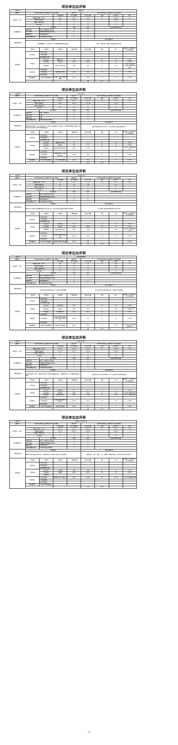项目单位自评表
| 项目名称 | 城管经费 | | | | | | | |
| 主管部门 | 开封市顺河回族区人民政府工业街道办事处 | | | 实施单位 | 开封市顺河回族区人民政府工业街道办事处 | | | |
| 项目资金（万元） | | | 年初预算数 | 全年预算数 | 全年执行数 | 分值 | 执行率 % | 得分 |
| | 年度资金总额（万元）： | | 20.4 | 20.4 | 5.72 | 10 | 28.04 | 2.8 |
| | 政府性预算资金 | | 20.4 | 20.4 | 5.72 | - | 28.04 | - |
| | 财政专户管理资金 | | 0 | 0 | 0 | - | 0 | - |
| | 单位资金 | | 0 | 0 | 0 | - | 0 | - |
| 资金管理情况 | | 情况说明 | | 分值 | 得分 | 存在问题和改进措施 | | |
| | 安排科学性 | 按统一标准科学合理安排 | | 5 | 5 | | | |
| | 拨付合规性 | 财政按照预算规定拨付资金 | | 5 | 5 | | | |
| | 使用规范性 | 规范的使用资金 | | 5 | 5 | | | |
| | 预算绩效管理情况 | 严格按照预算标准支出 | | 5 | 5 | | | |
| 年度总体目标 | 预期目标 | | | | 实际完成情况 | | | |
| | 通过城管执法力量的加强，达到城市管理规范化的目标 | | | | 通过一系列措施，使顺河市容市貌得心改善 | | | |
| 绩效指标 | 一级指标 | 二级指标 | 三级指标 | 年度指标值 | 实际完成值 | 分值 | 得分 | 偏差率 % / 偏差原因分析及改进措施 |
| | 成本指标 | 经济成本指标 | | | | | | |
| | | 社会成本指标 | | | | | | |
| | | 生态环境成本指标 | | | | | | |
| | 产出指标 | 数量指标 | 城管执法队 | 1个 | 1个 | 10 | 10 | 0.00% |
| | | 质量指标 | 全覆盖 | 达到 | 100% | 15 | 15 | 0.00% |
| | | 时效指标 | 工作执法及时有效 | 达到 | 90% | 15 | 13.5 | -10.00% 辖区范围大，偶尔有处理不及时现象 |
| | 效益指标 | 经济效益指标 | | | | | | |
| | | 社会效益指标 | 维护辖区大环境 | ≥85% | 85% | 25 | 25 | 0.00% |
| | | 生态效益指标 | | | | | | |
| | 满意度指标 | 服务对象满意度指标 | 启街商户及周边居民满意度 | ≥80% | 80% | 5 | 5 | 0.00% |
| | 总分 | | | | 100 | 91.3 | | |
项目单位自评表
| 项目名称 | 2022年财力 | | | | | | | |
| 主管部门 | 开封市顺河回族区人民政府工业街道办事处 | | | 实施单位 | 开封市顺河回族区人民政府工业街道办事处 | | | |
| 项目资金（万元） | | | 年初预算数 | 全年预算数 | 全年执行数 | 分值 | 执行率 % | 得分 |
| | 年度资金总额（万元）： | | 165.5 | 165.5 | 121.36 | 10 | 73.33 | 7.33 |
| | 政府性预算资金 | | 165.5 | 165.5 | 121.36 | - | 73.33 | - |
| | 财政专户管理资金 | | 0 | 0 | 0 | - | 0 | - |
| | 单位资金 | | 0 | 0 | 0 | - | 0 | - |
| 资金管理情况 | | 情况说明 | | 分值 | 得分 | 存在问题和改进措施 | | |
| | 安排科学性 | 按统一标准安排 | | 5 | 5 | | | |
| | 拨付合规性 | 合规 | | 5 | 5 | | | |
| | 使用规范性 | 规范 | | 5 | 5 | | | |
| | 预算绩效管理情况 | 严格按照预算标准支出 | | 5 | 5 | | | |
| 年度总体目标 | 预期目标 | | | | 实际完成情况 | | | |
| | 严格按照支出范围，强力有效控制“三公支出，保障基本办公需求，执行政府采购程序和行政，规范各项办公经费开支和节约能耗的目标 | | | | 保障办事处日常工作的开展，各项支出均控制在预算范围内 | | | |
| 绩效指标 | 一级指标 | 二级指标 | 三级指标 | 年度指标值 | 实际完成值 | 分值 | 得分 | 偏差率 % / 偏差原因分析及改进措施 |
| | 成本指标 | 经济成本指标 | | | | | | |
| | | 社会成本指标 | | | | | | |
| | | 生态环境成本指标 | | | | | | |
| | 产出指标 | 数量指标 | 使用资金单位数 | 1个 | 1个 | 10 | 10 | 0.00% |
| | | 质量指标 | 全覆盖 | 1个 | 1个 | 15 | 15 | 0.00% |
| | | 时效指标 | 相关费用支出及时拨付 | 达到 | 73.33% | 15 | 11 | -26.67% 未能及时报账 |
| | 效益指标 | 经济效益指标 | | | | | | |
| | | 社会效益指标 | 为辖区群众及公共单位做好服务 | ≥80% | 80% | 25 | 25 | 0.00% |
| | | 生态效益指标 | | | | | | |
| | 满意度指标 | 服务对象满意度指标 | 本单位同志满意度 | ≥80% | 80% | 5 | 5 | 0.00% |
| | 总分 | | | | 100 | 93.33 | | |
项目单位自评表
| 项目名称 | 社区两项经费 | | | | | | | |
| 主管部门 | 开封市顺河回族区人民政府工业街道办事处 | | | 实施单位 | 开封市顺河回族区人民政府工业街道办事处 | | | |
| 项目资金（万元） | | | 年初预算数 | 全年预算数 | 全年执行数 | 分值 | 执行率 % | 得分 |
| | 年度资金总额（万元）： | | 20 | 20 | 3.14 | 10 | 15.7 | 1.57 |
| | 政府性预算资金 | | 20 | 20 | 3.14 | - | 15.7 | - |
| | 财政专户管理资金 | | 0 | 0 | 0 | - | 0 | - |
| | 单位资金 | | 0 | 0 | 0 | - | 0 | - |
| 资金管理情况 | | 情况说明 | | 分值 | 得分 | 存在问题和改进措施 | | |
| | 安排科学性 | 按统一标准科学合理安排 | | 5 | 5 | | | |
| | 拨付合规性 | 财政按照预算规定拨付资金 | | 5 | 5 | | | |
| | 使用规范性 | 规范的使用资金 | | 5 | 5 | | | |
| | 预算绩效管理情况 | 严格按照预算标准支出 | | 5 | 5 | | | |
| 年度总体目标 | 预期目标 | | | | 实际完成情况 | | | |
| | 使社区3+X党日活动和重点党建工作有效开展，达到完善和加强基层党建工作的目标 | | | | 有力保障社区党建和服务群众工作的开展 | | | |
| 绩效指标 | 一级指标 | 二级指标 | 三级指标 | 年度指标值 | 实际完成值 | 分值 | 得分 | 偏差率 % / 偏差原因分析及改进措施 |
| | 成本指标 | 经济成本指标 | | | | | | |
| | | 社会成本指标 | | | | | | |
| | | 生态环境成本指标 | | | | | | |
| | 产出指标 | 数量指标 | 所辖社区 | 8个 | 8个 | 10 | 10 | 0.00% |
| | | 质量指标 | 全覆盖 | 达到 | 100% | 15 | 15 | 0.00% |
| | | 时效指标 | 资金及时拨付到位 | 达到 | 3.14% | 15 | 0.47 | -96.86% 经费报账不及时 |
| | 效益指标 | 经济效益指标 | | | | | | |
| | | 社会效益指标 | 为辖区居民和党员做好服务 | ≥80% | 80% | 25 | 25 | 0.00% |
| | | 生态效益指标 | | | | | | |
| | 满意度指标 | 服务对象满意度指标 | 居民群众和党员满意度 | ≥80% | 80% | 5 | 5 | 0.00% |
| | 总分 | | | | 100 | 77.04 | | |
项目单位自评表
| 项目名称 | 化建间留维修款 | | | | | | | |
| 主管部门 | 开封市顺河回族区人民政府工业街道办事处 | | | 实施单位 | 开封市顺河回族区人民政府工业街道办事处 | | | |
| 项目资金（万元） | | | 年初预算数 | 全年预算数 | 全年执行数 | 分值 | 执行率 % | 得分 |
| | 年度资金总额（万元）： | | 30 | 30 | 30 | 10 | 100 | 10 |
| | 政府性预算资金 | | 30 | 30 | 30 | - | 100 | - |
| | 财政专户管理资金 | | 0 | 0 | 0 | - | 0 | - |
| | 单位资金 | | 0 | 0 | 0 | - | 0 | - |
| 资金管理情况 | | 情况说明 | | 分值 | 得分 | 存在问题和改进措施 | | |
| | 安排科学性 | 按统一标准科学合理安排 | | 5 | 5 | | | |
| | 拨付合规性 | 财政按照预算规定拨付资金 | | 5 | 5 | | | |
| | 使用规范性 | 规范的使用资金 | | 5 | 5 | | | |
| | 预算绩效管理情况 | 严格按照预算标准支出 | | 5 | 5 | | | |
| 年度总体目标 | 预期目标 | | | | 实际完成情况 | | | |
| | 对生活区内损坏的房屋及公共设施进行维修维护 | | | | 对因自然原因损坏的房屋及公共设施进行维修维护 | | | |
| 绩效指标 | 一级指标 | 二级指标 | 三级指标 | 年度指标值 | 实际完成值 | 分值 | 得分 | 偏差率 % / 偏差原因分析及改进措施 |
| | 成本指标 | 经济成本指标 | | | | | | |
| | | 社会成本指标 | | | | | | |
| | | 生态环境成本指标 | | | | | | |
| | 产出指标 | 数量指标 | 化建生活区 | ≥1个 | 1个 | 10 | 10 | 0.00% |
| | | 质量指标 | 全覆盖 | 达到 | 95% | 15 | 14.25 | -5.00% 房屋自身原因导致 |
| | | 时效指标 | 及时维修到位 | 达到 | 100% | 15 | 15 | 0.00% |
| | 效益指标 | 经济效益指标 | | | | | | |
| | | 社会效益指标 | 为生活区受损房屋和公共设施及时进行维修维护 | ≥90% | 90% | 25 | 25 | 0.00% |
| | | 生态效益指标 | | | | | | |
| | 满意度指标 | 服务对象满意度指标 | 生活区住户满意度 | ≥90% | 85% | 5 | 4.72 | -5.56% 因装坐叫检等造成的原因 |
| | 总分 | | | | 100 | 98.97 | | |
项目单位自评表
| 项目名称 | 社区办公经费 | | | | | | | |
| 主管部门 | 开封市顺河回族区人民政府工业街道办事处 | | | 实施单位 | 开封市顺河回族区人民政府工业街道办事处 | | | |
| 项目资金（万元） | | | 年初预算数 | 全年预算数 | 全年执行数 | 分值 | 执行率 % | 得分 |
| | 年度资金总额（万元）： | | 18.72 | 18.72 | 13.83 | 10 | 73.88 | 7.39 |
| | 政府性预算资金 | | 18.72 | 18.72 | 13.83 | - | 73.88 | - |
| | 财政专户管理资金 | | 0 | 0 | 0 | - | 0 | - |
| | 单位资金 | | 0 | 0 | 0 | - | 0 | - |
| 资金管理情况 | | 情况说明 | | 分值 | 得分 | 存在问题和改进措施 | | |
| | 安排科学性 | 按统一标准科学合理安排 | | 5 | 5 | | | |
| | 拨付合规性 | 财政按照预算规定拨付资金 | | 5 | 5 | | | |
| | 使用规范性 | 规范的使用资金 | | 5 | 5 | | | |
| | 预算绩效管理情况 | 严格按照预算标准支出 | | 5 | 5 | | | |
| 年度总体目标 | 预期目标 | | | | 实际完成情况 | | | |
| | 社区是居民自治组织，保障其经费是为了更好巩固基层组织，达到更好的为广大人民群众服务的目标 | | | | 有效保障社区办公经费的支出，为社区日常工作运转提供保障 | | | |
| 绩效指标 | 一级指标 | 二级指标 | 三级指标 | 年度指标值 | 实际完成值 | 分值 | 得分 | 偏差率 % / 偏差原因分析及改进措施 |
| | 成本指标 | 经济成本指标 | | | | | | |
| | | 社会成本指标 | | | | | | |
| | | 生态环境成本指标 | | | | | | |
| | 产出指标 | 数量指标 | 所辖社区 | 8个 | 8个 | 10 | 10 | 0.00% |
| | | 质量指标 | 全覆盖 | 达到 | 90% | 15 | 13.5 | -10.00% 报账不及时 |
| | | 时效指标 | 及时拨付到位 | 达到 | 73.88% | 15 | 11.08 | -26.12% 报账不及时 |
| | 效益指标 | 经济效益指标 | | | | | | |
| | | 社会效益指标 | 为辖区居民群众做好服务工作 | ≥80% | 85% | 25 | 25 | 0.00% |
| | | 生态效益指标 | | | | | | |
| | 满意度指标 | 服务对象满意度指标 | 居民群众满意度 | ≥80% | 85% | 5 | 5 | 0.00% |
| | 总分 | | | | 100 | 91.97 | | |
项目单位自评表
| 项目名称 | 其他人员工资及社保 | | | | | | | |
| 主管部门 | 开封市顺河回族区人民政府工业街道办事处 | | | 实施单位 | 开封市顺河回族区人民政府工业街道办事处 | | | |
| 项目资金（万元） | | | 年初预算数 | 全年预算数 | 全年执行数 | 分值 | 执行率 % | 得分 |
| | 年度资金总额（万元）： | | 376.17 | 376.17 | 360.57 | 10 | 95.85 | 9.59 |
| | 政府性预算资金 | | 376.17 | 376.17 | 360.57 | - | 95.85 | - |
| | 财政专户管理资金 | | 0 | 0 | 0 | - | 0 | - |
| | 单位资金 | | 0 | 0 | 0 | - | 0 | - |
| 资金管理情况 | | 情况说明 | | 分值 | 得分 | 存在问题和改进措施 | | |
| | 安排科学性 | 按统一标准科学合理安排 | | 5 | 5 | | | |
| | 拨付合规性 | 财政按照预算规定拨付资金 | | 5 | 5 | | | |
| | 使用规范性 | 规范的使用资金 | | 5 | 5 | | | |
| | 预算绩效管理情况 | 严格按照预算标准支出 | | 5 | 5 | | | |
| 年度总体目标 | 预期目标 | | | | 实际完成情况 | | | |
| | 保障单位职工基本正常待遇，达到随层各项社会事业正常有序开展的目标 | | | | 保障差供、军转、自筹、社区、城管、巡防等其他人员工资及社保及时发放到位 | | | |
| 绩效指标 | 一级指标 | 二级指标 | 三级指标 | 年度指标值 | 实际完成值 | 分值 | 得分 | 偏差率 % / 偏差原因分析及改进措施 |
| | 成本指标 | 经济成本指标 | | | | | | |
| | | 社会成本指标 | | | | | | |
| | | 生态环境成本指标 | | | | | | |
| | 产出指标 | 数量指标 | 人员类别 | 8类 | 8类 | 20 | 20 | 0.00% |
| | | 质量指标 | 全覆盖 | 145人 | 145人 | 20 | 20 | 0.00% |
| | | 时效指标 | | | | | | |
| | 效益指标 | 经济效益指标 | 保障单位职工正常待遇 | 达到 | 95.85% | 30 | 28.75 | -4.15% 能够基本保障 |
| | | 社会效益指标 | | | | | | |
| | | 生态效益指标 | | | | | | |
| | 满意度指标 | 服务对象满意度指标 | | | | | | |
| | 总分 | | | | 100 | 98.33 | | |
- 27 -